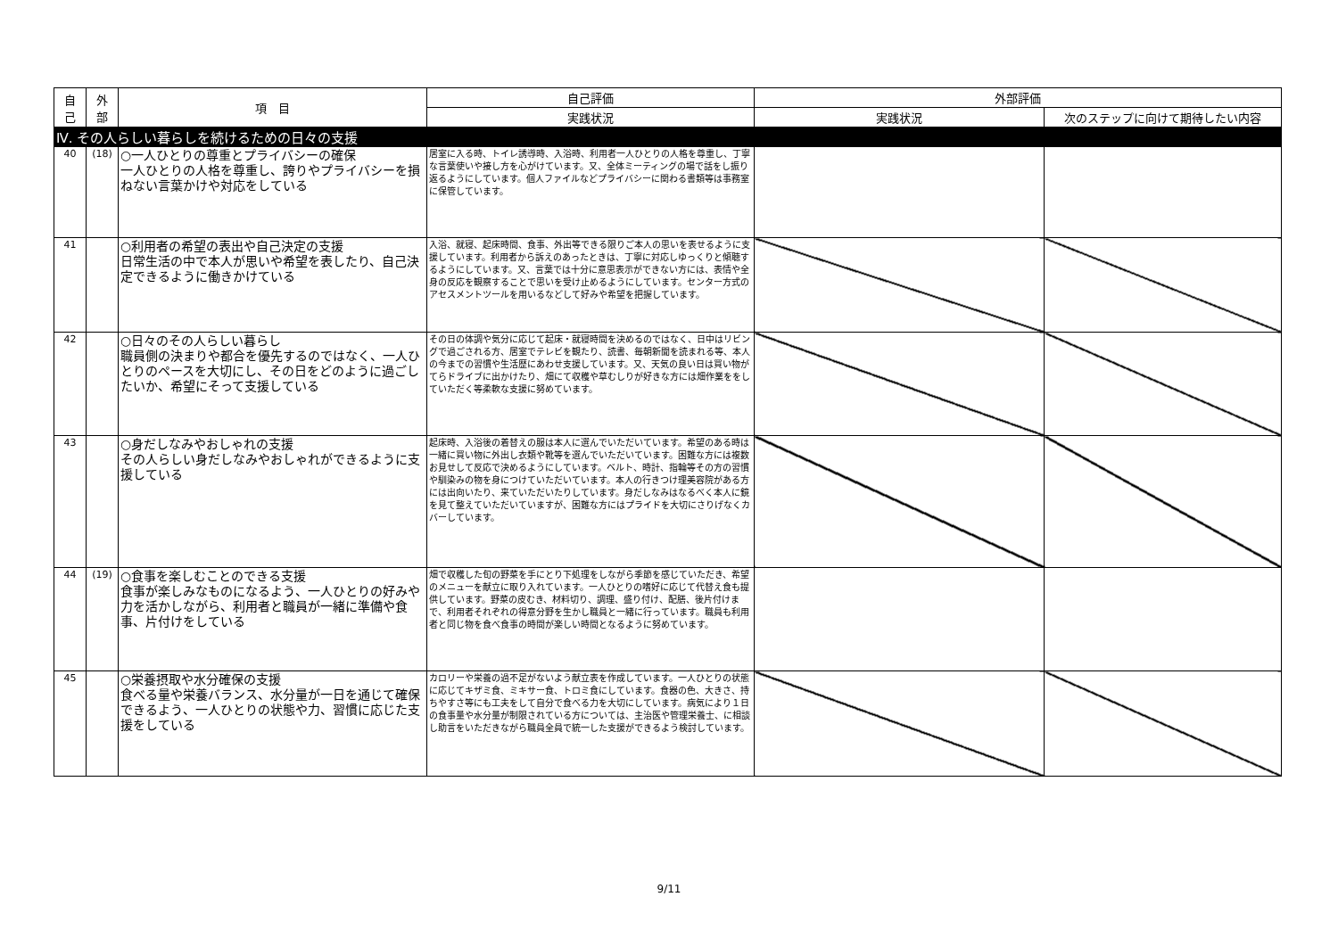| 自 己 | 外 部 | 項 目 | 自己評価 | 外部評価 | |
| --- | --- | --- | --- | --- | --- |
| | | | 実践状況 | 実践状況 | 次のステップに向けて期待したい内容 |
| Ⅳ. その人らしい暮らしを続けるための日々の支援 | | | | | |
| 40 | (18) | ○一人ひとりの尊重とプライバシーの確保 一人ひとりの人格を尊重し、誇りやプライバシーを損ねない言葉かけや対応をしている | 居室に入る時、トイレ誘導時、入浴時、利用者一人ひとりの人格を尊重し、丁寧な言葉使いや接し方を心がけています。又、全体ミーティングの場で話をし振り返るようにしています。個人ファイルなどプライバシーに関わる書類等は事務室に保管しています。 | | |
| 41 | | ○利用者の希望の表出や自己決定の支援 日常生活の中で本人が思いや希望を表したり、自己決定できるように働きかけている | 入浴、就寝、起床時間、食事、外出等できる限りご本人の思いを表せるように支援しています。利用者から訴えのあったときは、丁寧に対応しゆっくりと傾聴するようにしています。又、言葉では十分に意思表示ができない方には、表情や全身の反応を観察することで思いを受け止めるようにしています。センター方式のアセスメントツールを用いるなどして好みや希望を把握しています。 | | |
| 42 | | ○日々のその人らしい暮らし 職員側の決まりや都合を優先するのではなく、一人ひとりのペースを大切にし、その日をどのように過ごしたいか、希望にそって支援している | その日の体調や気分に応じて起床・就寝時間を決めるのではなく、日中はリビングで過ごされる方、居室でテレビを観たり、読書、毎朝新聞を読まれる等、本人の今までの習慣や生活歴にあわせ支援しています。又、天気の良い日は買い物がてらドライブに出かけたり、畑にて収穫や草むしりが好きな方には畑作業ををしていただく等柔軟な支援に努めています。 | | |
| 43 | | ○身だしなみやおしゃれの支援 その人らしい身だしなみやおしゃれができるように支援している | 起床時、入浴後の着替えの服は本人に選んでいただいています。希望のある時は一緒に買い物に外出し衣類や靴等を選んでいただいています。困難な方には複数お見せして反応で決めるようにしています。ベルト、時計、指輪等その方の習慣や馴染みの物を身につけていただいています。本人の行きつけ理美容院がある方には出向いたり、来ていただいたりしています。身だしなみはなるべく本人に鏡を見て整えていただいていますが、困難な方にはプライドを大切にさりげなくカバーしています。 | | |
| 44 | (19) | ○食事を楽しむことのできる支援 食事が楽しみなものになるよう、一人ひとりの好みや力を活かしながら、利用者と職員が一緒に準備や食事、片付けをしている | 畑で収穫した旬の野菜を手にとり下処理をしながら季節を感じていただき、希望のメニューを献立に取り入れています。一人ひとりの嗜好に応じて代替え食も提供しています。野菜の皮むき、材料切り、調理、盛り付け、配膳、後片付けまで、利用者それぞれの得意分野を生かし職員と一緒に行っています。職員も利用者と同じ物を食べ食事の時間が楽しい時間となるように努めています。 | | |
| 45 | | ○栄養摂取や水分確保の支援 食べる量や栄養バランス、水分量が一日を通じて確保できるよう、一人ひとりの状態や力、習慣に応じた支援をしている | カロリーや栄養の過不足がないよう献立表を作成しています。一人ひとりの状態に応じてキザミ食、ミキサー食、トロミ食にしています。食器の色、大きさ、持ちやすさ等にも工夫をして自分で食べる力を大切にしています。病気により１日の食事量や水分量が制限されている方については、主治医や管理栄養士、に相談し助言をいただきながら職員全員で統一した支援ができるよう検討しています。 | | |
9/11